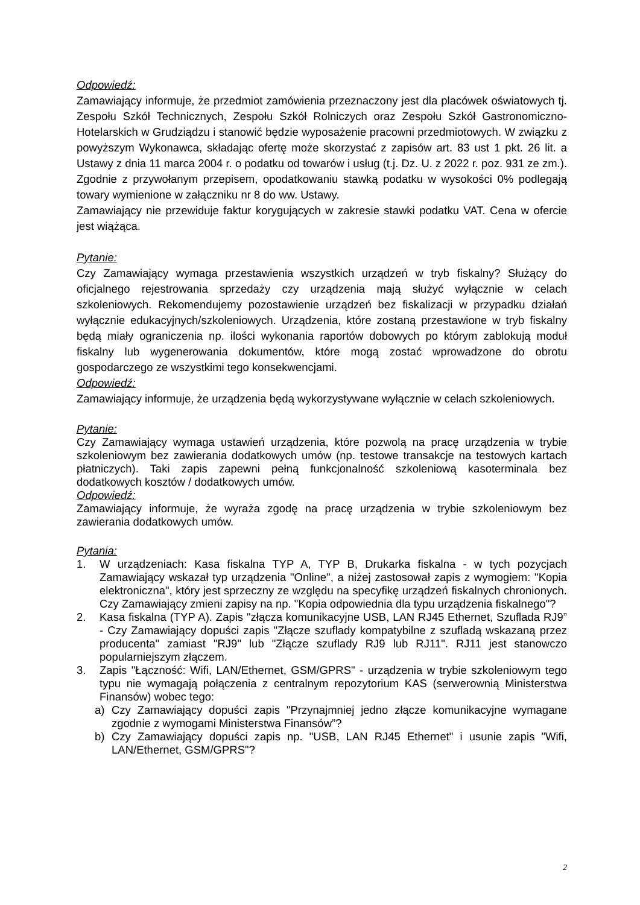Odpowiedź:
Zamawiający informuje, że przedmiot zamówienia przeznaczony jest dla placówek oświatowych tj. Zespołu Szkół Technicznych, Zespołu Szkół Rolniczych oraz Zespołu Szkół Gastronomiczno-Hotelarskich w Grudziądzu i stanowić będzie wyposażenie pracowni przedmiotowych. W związku z powyższym Wykonawca, składając ofertę może skorzystać z zapisów art. 83 ust 1 pkt. 26 lit. a Ustawy z dnia 11 marca 2004 r. o podatku od towarów i usług (t.j. Dz. U. z 2022 r. poz. 931 ze zm.). Zgodnie z przywołanym przepisem, opodatkowaniu stawką podatku w wysokości 0% podlegają towary wymienione w załączniku nr 8 do ww. Ustawy.
Zamawiający nie przewiduje faktur korygujących w zakresie stawki podatku VAT. Cena w ofercie jest wiążąca.
Pytanie:
Czy Zamawiający wymaga przestawienia wszystkich urządzeń w tryb fiskalny? Służący do oficjalnego rejestrowania sprzedaży czy urządzenia mają służyć wyłącznie w celach szkoleniowych. Rekomendujemy pozostawienie urządzeń bez fiskalizacji w przypadku działań wyłącznie edukacyjnych/szkoleniowych. Urządzenia, które zostaną przestawione w tryb fiskalny będą miały ograniczenia np. ilości wykonania raportów dobowych po którym zablokują moduł fiskalny lub wygenerowania dokumentów, które mogą zostać wprowadzone do obrotu gospodarczego ze wszystkimi tego konsekwencjami.
Odpowiedź:
Zamawiający informuje, że urządzenia będą wykorzystywane wyłącznie w celach szkoleniowych.
Pytanie:
Czy Zamawiający wymaga ustawień urządzenia, które pozwolą na pracę urządzenia w trybie szkoleniowym bez zawierania dodatkowych umów (np. testowe transakcje na testowych kartach płatniczych). Taki zapis zapewni pełną funkcjonalność szkoleniową kasoterminala bez dodatkowych kosztów / dodatkowych umów.
Odpowiedź:
Zamawiający informuje, że wyraża zgodę na pracę urządzenia w trybie szkoleniowym bez zawierania dodatkowych umów.
Pytania:
1. W urządzeniach: Kasa fiskalna TYP A, TYP B, Drukarka fiskalna - w tych pozycjach Zamawiający wskazał typ urządzenia "Online", a niżej zastosował zapis z wymogiem: "Kopia elektroniczna", który jest sprzeczny ze względu na specyfikę urządzeń fiskalnych chronionych. Czy Zamawiający zmieni zapisy na np. "Kopia odpowiednia dla typu urządzenia fiskalnego"?
2. Kasa fiskalna (TYP A). Zapis "złącza komunikacyjne USB, LAN RJ45 Ethernet, Szuflada RJ9” - Czy Zamawiający dopuści zapis "Złącze szuflady kompatybilne z szufladą wskazaną przez producenta" zamiast "RJ9" lub "Złącze szuflady RJ9 lub RJ11". RJ11 jest stanowczo popularniejszym złączem.
3. Zapis "Łączność: Wifi, LAN/Ethernet, GSM/GPRS" - urządzenia w trybie szkoleniowym tego typu nie wymagają połączenia z centralnym repozytorium KAS (serwerownią Ministerstwa Finansów) wobec tego:
a) Czy Zamawiający dopuści zapis "Przynajmniej jedno złącze komunikacyjne wymagane zgodnie z wymogami Ministerstwa Finansów”?
b) Czy Zamawiający dopuści zapis np. "USB, LAN RJ45 Ethernet" i usunie zapis "Wifi, LAN/Ethernet, GSM/GPRS"?
2